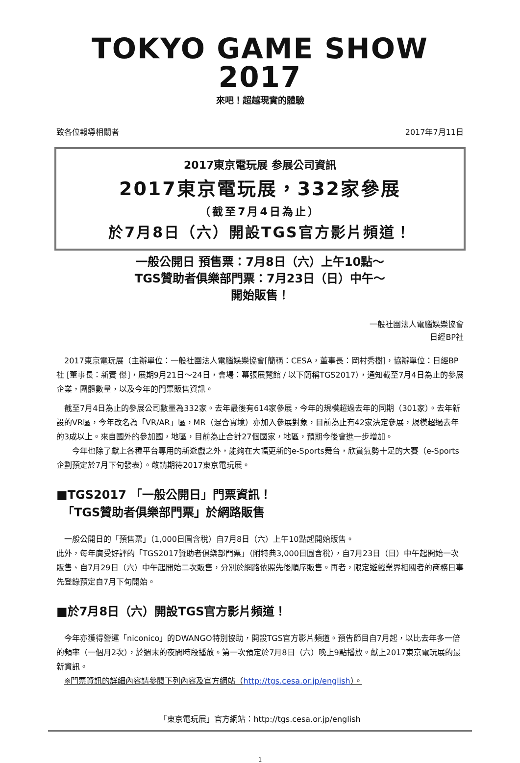TOKYO GAME SHOW 2017
來吧！超越現實的體驗
致各位報導相關者 2017年7月11日
2017東京電玩展 参展公司資訊
2017東京電玩展，332家參展
（截至7月4日為止）
於7月8日（六）開設TGS官方影片頻道！
一般公開日 預售票：7月8日（六）上午10點～
TGS贊助者俱樂部門票：7月23日（日）中午～
開始販售！
一般社團法人電腦娛樂協會
日經BP社
　2017東京電玩展（主辦單位：一般社團法人電腦娛樂協會[簡稱：CESA，董事長：岡村秀樹]，協辦單位：日經BP社 [董事長：新實 傑]，展期9月21日～24日，會場：幕張展覽館 / 以下簡稱TGS2017），通知截至7月4日為止的參展企業，團體數量，以及今年的門票販售資訊。
　截至7月4日為止的參展公司數量為332家。去年最後有614家參展，今年的規模超過去年的同期（301家）。去年新設的VR區，今年改名為「VR/AR」區，MR（混合實境）亦加入參展對象，目前為止有42家決定參展，規模超過去年的3成以上。來自國外的參加國，地區，目前為止合計27個國家，地區，預期今後會進一步增加。
　　今年也除了獻上各種平台專用的新遊戲之外，能夠在大幅更新的e-Sports舞台，欣賞氣勢十足的大賽（e-Sports企劃預定於7月下旬發表）。敬請期待2017東京電玩展。
■TGS2017 「一般公開日」門票資訊！
　「TGS贊助者俱樂部門票」於網路販售
　一般公開日的「預售票」（1,000日圓含稅）自7月8日（六）上午10點起開始販售。
此外，每年廣受好評的「TGS2017贊助者俱樂部門票」（附特典3,000日圓含稅），自7月23日（日）中午起開始一次販售、自7月29日（六）中午起開始二次販售，分別於網路依照先後順序販售。再者，限定遊戲業界相關者的商務日事先登錄預定自7月下旬開始。
■於7月8日（六）開設TGS官方影片頻道！
　今年亦獲得營運「niconico」的DWANGO特別協助，開設TGS官方影片頻道。預告節目自7月起，以比去年多一倍的頻率（一個月2次），於週末的夜間時段播放。第一次預定於7月8日（六）晚上9點播放。獻上2017東京電玩展的最新資訊。
　※門票資訊的詳細內容請參閱下列內容及官方網站（http://tgs.cesa.or.jp/english）。
「東京電玩展」官方網站：http://tgs.cesa.or.jp/english
1